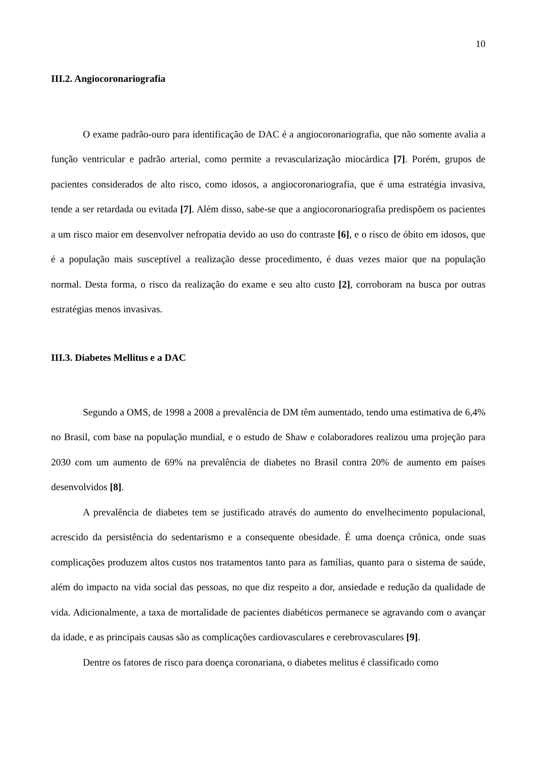10
III.2. Angiocoronariografia
O exame padrão-ouro para identificação de DAC é a angiocoronariografia, que não somente avalia a função ventricular e padrão arterial, como permite a revascularização miocárdica [7]. Porém, grupos de pacientes considerados de alto risco, como idosos, a angiocoronariografia, que é uma estratégia invasiva, tende a ser retardada ou evitada [7]. Além disso, sabe-se que a angiocoronariografia predispõem os pacientes a um risco maior em desenvolver nefropatia devido ao uso do contraste [6], e o risco de óbito em idosos, que é a população mais susceptível a realização desse procedimento, é duas vezes maior que na população normal. Desta forma, o risco da realização do exame e seu alto custo [2], corroboram na busca por outras estratégias menos invasivas.
III.3. Diabetes Mellitus e a DAC
Segundo a OMS, de 1998 a 2008 a prevalência de DM têm aumentado, tendo uma estimativa de 6,4% no Brasil, com base na população mundial, e o estudo de Shaw e colaboradores realizou uma projeção para 2030 com um aumento de 69% na prevalência de diabetes no Brasil contra 20% de aumento em países desenvolvidos [8].
A prevalência de diabetes tem se justificado através do aumento do envelhecimento populacional, acrescido da persistência do sedentarismo e a consequente obesidade. É uma doença crônica, onde suas complicações produzem altos custos nos tratamentos tanto para as famílias, quanto para o sistema de saúde, além do impacto na vida social das pessoas, no que diz respeito a dor, ansiedade e redução da qualidade de vida. Adicionalmente, a taxa de mortalidade de pacientes diabéticos permanece se agravando com o avançar da idade, e as principais causas são as complicações cardiovasculares e cerebrovasculares [9].
Dentre os fatores de risco para doença coronariana, o diabetes melitus é classificado como